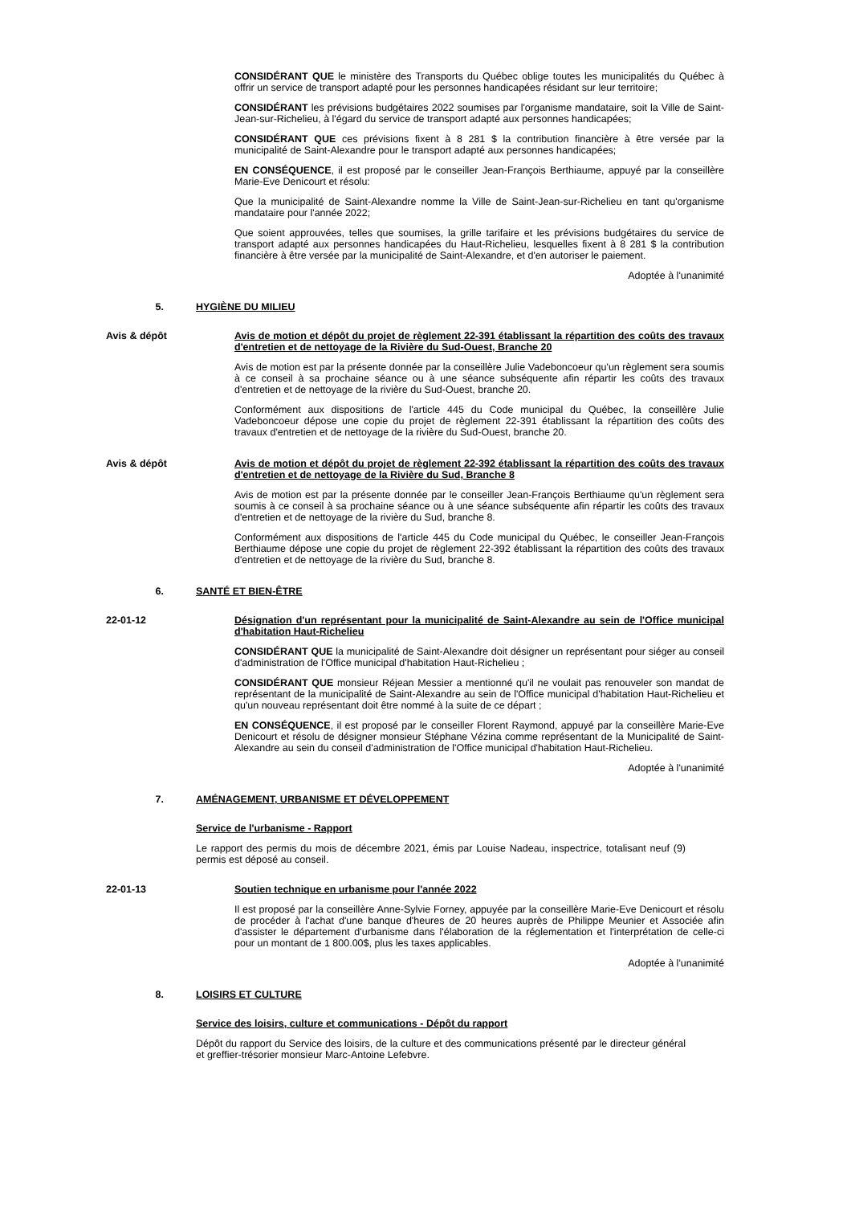CONSIDÉRANT QUE le ministère des Transports du Québec oblige toutes les municipalités du Québec à offrir un service de transport adapté pour les personnes handicapées résidant sur leur territoire;
CONSIDÉRANT les prévisions budgétaires 2022 soumises par l'organisme mandataire, soit la Ville de Saint-Jean-sur-Richelieu, à l'égard du service de transport adapté aux personnes handicapées;
CONSIDÉRANT QUE ces prévisions fixent à 8 281 $ la contribution financière à être versée par la municipalité de Saint-Alexandre pour le transport adapté aux personnes handicapées;
EN CONSÉQUENCE, il est proposé par le conseiller Jean-François Berthiaume, appuyé par la conseillère Marie-Eve Denicourt et résolu:
Que la municipalité de Saint-Alexandre nomme la Ville de Saint-Jean-sur-Richelieu en tant qu'organisme mandataire pour l'année 2022;
Que soient approuvées, telles que soumises, la grille tarifaire et les prévisions budgétaires du service de transport adapté aux personnes handicapées du Haut-Richelieu, lesquelles fixent à 8 281 $ la contribution financière à être versée par la municipalité de Saint-Alexandre, et d'en autoriser le paiement.
Adoptée à l'unanimité
5. HYGIÈNE DU MILIEU
Avis & dépôt Avis de motion et dépôt du projet de règlement 22-391 établissant la répartition des coûts des travaux d'entretien et de nettoyage de la Rivière du Sud-Ouest, Branche 20
Avis de motion est par la présente donnée par la conseillère Julie Vadeboncoeur qu'un règlement sera soumis à ce conseil à sa prochaine séance ou à une séance subséquente afin répartir les coûts des travaux d'entretien et de nettoyage de la rivière du Sud-Ouest, branche 20.
Conformément aux dispositions de l'article 445 du Code municipal du Québec, la conseillère Julie Vadeboncoeur dépose une copie du projet de règlement 22-391 établissant la répartition des coûts des travaux d'entretien et de nettoyage de la rivière du Sud-Ouest, branche 20.
Avis & dépôt Avis de motion et dépôt du projet de règlement 22-392 établissant la répartition des coûts des travaux d'entretien et de nettoyage de la Rivière du Sud, Branche 8
Avis de motion est par la présente donnée par le conseiller Jean-François Berthiaume qu'un règlement sera soumis à ce conseil à sa prochaine séance ou à une séance subséquente afin répartir les coûts des travaux d'entretien et de nettoyage de la rivière du Sud, branche 8.
Conformément aux dispositions de l'article 445 du Code municipal du Québec, le conseiller Jean-François Berthiaume dépose une copie du projet de règlement 22-392 établissant la répartition des coûts des travaux d'entretien et de nettoyage de la rivière du Sud, branche 8.
6. SANTÉ ET BIEN-ÊTRE
22-01-12 Désignation d'un représentant pour la municipalité de Saint-Alexandre au sein de l'Office municipal d'habitation Haut-Richelieu
CONSIDÉRANT QUE la municipalité de Saint-Alexandre doit désigner un représentant pour siéger au conseil d'administration de l'Office municipal d'habitation Haut-Richelieu ;
CONSIDÉRANT QUE monsieur Réjean Messier a mentionné qu'il ne voulait pas renouveler son mandat de représentant de la municipalité de Saint-Alexandre au sein de l'Office municipal d'habitation Haut-Richelieu et qu'un nouveau représentant doit être nommé à la suite de ce départ ;
EN CONSÉQUENCE, il est proposé par le conseiller Florent Raymond, appuyé par la conseillère Marie-Eve Denicourt et résolu de désigner monsieur Stéphane Vézina comme représentant de la Municipalité de Saint-Alexandre au sein du conseil d'administration de l'Office municipal d'habitation Haut-Richelieu.
Adoptée à l'unanimité
7. AMÉNAGEMENT, URBANISME ET DÉVELOPPEMENT
Service de l'urbanisme - Rapport
Le rapport des permis du mois de décembre 2021, émis par Louise Nadeau, inspectrice, totalisant neuf (9) permis est déposé au conseil.
22-01-13 Soutien technique en urbanisme pour l'année 2022
Il est proposé par la conseillère Anne-Sylvie Forney, appuyée par la conseillère Marie-Eve Denicourt et résolu de procéder à l'achat d'une banque d'heures de 20 heures auprès de Philippe Meunier et Associée afin d'assister le département d'urbanisme dans l'élaboration de la réglementation et l'interprétation de celle-ci pour un montant de 1 800.00$, plus les taxes applicables.
Adoptée à l'unanimité
8. LOISIRS ET CULTURE
Service des loisirs, culture et communications - Dépôt du rapport
Dépôt du rapport du Service des loisirs, de la culture et des communications présenté par le directeur général et greffier-trésorier monsieur Marc-Antoine Lefebvre.